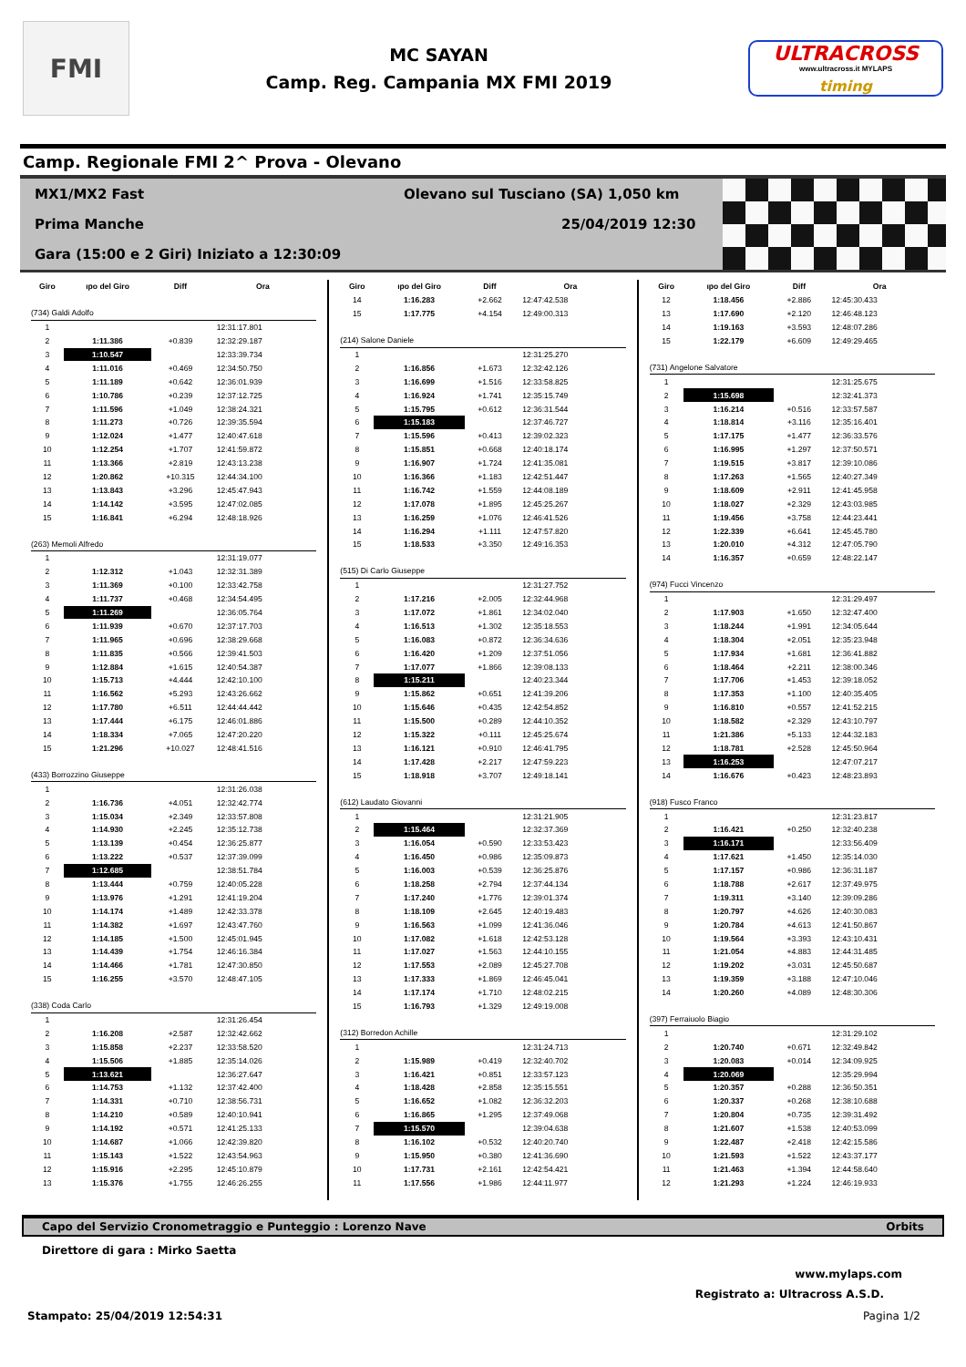FMI
MC SAYAN
Camp. Reg. Campania MX FMI 2019
ULTRACROSS
www.ultracross.it MYLAPS
timing
Camp. Regionale FMI 2^ Prova - Olevano
MX1/MX2 Fast Olevano sul Tusciano (SA) 1,050 km
Prima Manche 25/04/2019 12:30
Gara (15:00 e 2 Giri) Iniziato a 12:30:09
| Giro | ıpo del Giro | Diff | Ora |
| --- | --- | --- | --- |
| (734) Galdi Adolfo | | | |
| 1 | | | 12:31:17.801 |
| 2 | 1:11.386 | +0.839 | 12:32:29.187 |
| 3 | 1:10.547 | | 12:33:39.734 |
| 4 | 1:11.016 | +0.469 | 12:34:50.750 |
| 5 | 1:11.189 | +0.642 | 12:36:01.939 |
| 6 | 1:10.786 | +0.239 | 12:37:12.725 |
| 7 | 1:11.596 | +1.049 | 12:38:24.321 |
| 8 | 1:11.273 | +0.726 | 12:39:35.594 |
| 9 | 1:12.024 | +1.477 | 12:40:47.618 |
| 10 | 1:12.254 | +1.707 | 12:41:59.872 |
| 11 | 1:13.366 | +2.819 | 12:43:13.238 |
| 12 | 1:20.862 | +10.315 | 12:44:34.100 |
| 13 | 1:13.843 | +3.296 | 12:45:47.943 |
| 14 | 1:14.142 | +3.595 | 12:47:02.085 |
| 15 | 1:16.841 | +6.294 | 12:48:18.926 |
| (263) Memoli Alfredo | | | |
| 1 | | | 12:31:19.077 |
| 2 | 1:12.312 | +1.043 | 12:32:31.389 |
| 3 | 1:11.369 | +0.100 | 12:33:42.758 |
| 4 | 1:11.737 | +0.468 | 12:34:54.495 |
| 5 | 1:11.269 | | 12:36:05.764 |
| 6 | 1:11.939 | +0.670 | 12:37:17.703 |
| 7 | 1:11.965 | +0.696 | 12:38:29.668 |
| 8 | 1:11.835 | +0.566 | 12:39:41.503 |
| 9 | 1:12.884 | +1.615 | 12:40:54.387 |
| 10 | 1:15.713 | +4.444 | 12:42:10.100 |
| 11 | 1:16.562 | +5.293 | 12:43:26.662 |
| 12 | 1:17.780 | +6.511 | 12:44:44.442 |
| 13 | 1:17.444 | +6.175 | 12:46:01.886 |
| 14 | 1:18.334 | +7.065 | 12:47:20.220 |
| 15 | 1:21.296 | +10.027 | 12:48:41.516 |
| (433) Borrozzino Giuseppe | | | |
| 1 | | | 12:31:26.038 |
| 2 | 1:16.736 | +4.051 | 12:32:42.774 |
| 3 | 1:15.034 | +2.349 | 12:33:57.808 |
| 4 | 1:14.930 | +2.245 | 12:35:12.738 |
| 5 | 1:13.139 | +0.454 | 12:36:25.877 |
| 6 | 1:13.222 | +0.537 | 12:37:39.099 |
| 7 | 1:12.685 | | 12:38:51.784 |
| 8 | 1:13.444 | +0.759 | 12:40:05.228 |
| 9 | 1:13.976 | +1.291 | 12:41:19.204 |
| 10 | 1:14.174 | +1.489 | 12:42:33.378 |
| 11 | 1:14.382 | +1.697 | 12:43:47.760 |
| 12 | 1:14.185 | +1.500 | 12:45:01.945 |
| 13 | 1:14.439 | +1.754 | 12:46:16.384 |
| 14 | 1:14.466 | +1.781 | 12:47:30.850 |
| 15 | 1:16.255 | +3.570 | 12:48:47.105 |
| (338) Coda Carlo | | | |
| 1 | | | 12:31:26.454 |
| 2 | 1:16.208 | +2.587 | 12:32:42.662 |
| 3 | 1:15.858 | +2.237 | 12:33:58.520 |
| 4 | 1:15.506 | +1.885 | 12:35:14.026 |
| 5 | 1:13.621 | | 12:36:27.647 |
| 6 | 1:14.753 | +1.132 | 12:37:42.400 |
| 7 | 1:14.331 | +0.710 | 12:38:56.731 |
| 8 | 1:14.210 | +0.589 | 12:40:10.941 |
| 9 | 1:14.192 | +0.571 | 12:41:25.133 |
| 10 | 1:14.687 | +1.066 | 12:42:39.820 |
| 11 | 1:15.143 | +1.522 | 12:43:54.963 |
| 12 | 1:15.916 | +2.295 | 12:45:10.879 |
| 13 | 1:15.376 | +1.755 | 12:46:26.255 |
| Giro | ıpo del Giro | Diff | Ora |
| --- | --- | --- | --- |
| 14 | 1:16.283 | +2.662 | 12:47:42.538 |
| 15 | 1:17.775 | +4.154 | 12:49:00.313 |
| (214) Salone Daniele | | | |
| 1 | | | 12:31:25.270 |
| 2 | 1:16.856 | +1.673 | 12:32:42.126 |
| 3 | 1:16.699 | +1.516 | 12:33:58.825 |
| 4 | 1:16.924 | +1.741 | 12:35:15.749 |
| 5 | 1:15.795 | +0.612 | 12:36:31.544 |
| 6 | 1:15.183 | | 12:37:46.727 |
| 7 | 1:15.596 | +0.413 | 12:39:02.323 |
| 8 | 1:15.851 | +0.668 | 12:40:18.174 |
| 9 | 1:16.907 | +1.724 | 12:41:35.081 |
| 10 | 1:16.366 | +1.183 | 12:42:51.447 |
| 11 | 1:16.742 | +1.559 | 12:44:08.189 |
| 12 | 1:17.078 | +1.895 | 12:45:25.267 |
| 13 | 1:16.259 | +1.076 | 12:46:41.526 |
| 14 | 1:16.294 | +1.111 | 12:47:57.820 |
| 15 | 1:18.533 | +3.350 | 12:49:16.353 |
| (515) Di Carlo Giuseppe | | | |
| 1 | | | 12:31:27.752 |
| 2 | 1:17.216 | +2.005 | 12:32:44.968 |
| 3 | 1:17.072 | +1.861 | 12:34:02.040 |
| 4 | 1:16.513 | +1.302 | 12:35:18.553 |
| 5 | 1:16.083 | +0.872 | 12:36:34.636 |
| 6 | 1:16.420 | +1.209 | 12:37:51.056 |
| 7 | 1:17.077 | +1.866 | 12:39:08.133 |
| 8 | 1:15.211 | | 12:40:23.344 |
| 9 | 1:15.862 | +0.651 | 12:41:39.206 |
| 10 | 1:15.646 | +0.435 | 12:42:54.852 |
| 11 | 1:15.500 | +0.289 | 12:44:10.352 |
| 12 | 1:15.322 | +0.111 | 12:45:25.674 |
| 13 | 1:16.121 | +0.910 | 12:46:41.795 |
| 14 | 1:17.428 | +2.217 | 12:47:59.223 |
| 15 | 1:18.918 | +3.707 | 12:49:18.141 |
| (612) Laudato Giovanni | | | |
| 1 | | | 12:31:21.905 |
| 2 | 1:15.464 | | 12:32:37.369 |
| 3 | 1:16.054 | +0.590 | 12:33:53.423 |
| 4 | 1:16.450 | +0.986 | 12:35:09.873 |
| 5 | 1:16.003 | +0.539 | 12:36:25.876 |
| 6 | 1:18.258 | +2.794 | 12:37:44.134 |
| 7 | 1:17.240 | +1.776 | 12:39:01.374 |
| 8 | 1:18.109 | +2.645 | 12:40:19.483 |
| 9 | 1:16.563 | +1.099 | 12:41:36.046 |
| 10 | 1:17.082 | +1.618 | 12:42:53.128 |
| 11 | 1:17.027 | +1.563 | 12:44:10.155 |
| 12 | 1:17.553 | +2.089 | 12:45:27.708 |
| 13 | 1:17.333 | +1.869 | 12:46:45.041 |
| 14 | 1:17.174 | +1.710 | 12:48:02.215 |
| 15 | 1:16.793 | +1.329 | 12:49:19.008 |
| (312) Borredon Achille | | | |
| 1 | | | 12:31:24.713 |
| 2 | 1:15.989 | +0.419 | 12:32:40.702 |
| 3 | 1:16.421 | +0.851 | 12:33:57.123 |
| 4 | 1:18.428 | +2.858 | 12:35:15.551 |
| 5 | 1:16.652 | +1.082 | 12:36:32.203 |
| 6 | 1:16.865 | +1.295 | 12:37:49.068 |
| 7 | 1:15.570 | | 12:39:04.638 |
| 8 | 1:16.102 | +0.532 | 12:40:20.740 |
| 9 | 1:15.950 | +0.380 | 12:41:36.690 |
| 10 | 1:17.731 | +2.161 | 12:42:54.421 |
| 11 | 1:17.556 | +1.986 | 12:44:11.977 |
| Giro | ıpo del Giro | Diff | Ora |
| --- | --- | --- | --- |
| 12 | 1:18.456 | +2.886 | 12:45:30.433 |
| 13 | 1:17.690 | +2.120 | 12:46:48.123 |
| 14 | 1:19.163 | +3.593 | 12:48:07.286 |
| 15 | 1:22.179 | +6.609 | 12:49:29.465 |
| (731) Angelone Salvatore | | | |
| 1 | | | 12:31:25.675 |
| 2 | 1:15.698 | | 12:32:41.373 |
| 3 | 1:16.214 | +0.516 | 12:33:57.587 |
| 4 | 1:18.814 | +3.116 | 12:35:16.401 |
| 5 | 1:17.175 | +1.477 | 12:36:33.576 |
| 6 | 1:16.995 | +1.297 | 12:37:50.571 |
| 7 | 1:19.515 | +3.817 | 12:39:10.086 |
| 8 | 1:17.263 | +1.565 | 12:40:27.349 |
| 9 | 1:18.609 | +2.911 | 12:41:45.958 |
| 10 | 1:18.027 | +2.329 | 12:43:03.985 |
| 11 | 1:19.456 | +3.758 | 12:44:23.441 |
| 12 | 1:22.339 | +6.641 | 12:45:45.780 |
| 13 | 1:20.010 | +4.312 | 12:47:05.790 |
| 14 | 1:16.357 | +0.659 | 12:48:22.147 |
| (974) Fucci Vincenzo | | | |
| 1 | | | 12:31:29.497 |
| 2 | 1:17.903 | +1.650 | 12:32:47.400 |
| 3 | 1:18.244 | +1.991 | 12:34:05.644 |
| 4 | 1:18.304 | +2.051 | 12:35:23.948 |
| 5 | 1:17.934 | +1.681 | 12:36:41.882 |
| 6 | 1:18.464 | +2.211 | 12:38:00.346 |
| 7 | 1:17.706 | +1.453 | 12:39:18.052 |
| 8 | 1:17.353 | +1.100 | 12:40:35.405 |
| 9 | 1:16.810 | +0.557 | 12:41:52.215 |
| 10 | 1:18.582 | +2.329 | 12:43:10.797 |
| 11 | 1:21.386 | +5.133 | 12:44:32.183 |
| 12 | 1:18.781 | +2.528 | 12:45:50.964 |
| 13 | 1:16.253 | | 12:47:07.217 |
| 14 | 1:16.676 | +0.423 | 12:48:23.893 |
| (918) Fusco Franco | | | |
| 1 | | | 12:31:23.817 |
| 2 | 1:16.421 | +0.250 | 12:32:40.238 |
| 3 | 1:16.171 | | 12:33:56.409 |
| 4 | 1:17.621 | +1.450 | 12:35:14.030 |
| 5 | 1:17.157 | +0.986 | 12:36:31.187 |
| 6 | 1:18.788 | +2.617 | 12:37:49.975 |
| 7 | 1:19.311 | +3.140 | 12:39:09.286 |
| 8 | 1:20.797 | +4.626 | 12:40:30.083 |
| 9 | 1:20.784 | +4.613 | 12:41:50.867 |
| 10 | 1:19.564 | +3.393 | 12:43:10.431 |
| 11 | 1:21.054 | +4.883 | 12:44:31.485 |
| 12 | 1:19.202 | +3.031 | 12:45:50.687 |
| 13 | 1:19.359 | +3.188 | 12:47:10.046 |
| 14 | 1:20.260 | +4.089 | 12:48:30.306 |
| (397) Ferraiuolo Biagio | | | |
| 1 | | | 12:31:29.102 |
| 2 | 1:20.740 | +0.671 | 12:32:49.842 |
| 3 | 1:20.083 | +0.014 | 12:34:09.925 |
| 4 | 1:20.069 | | 12:35:29.994 |
| 5 | 1:20.357 | +0.288 | 12:36:50.351 |
| 6 | 1:20.337 | +0.268 | 12:38:10.688 |
| 7 | 1:20.804 | +0.735 | 12:39:31.492 |
| 8 | 1:21.607 | +1.538 | 12:40:53.099 |
| 9 | 1:22.487 | +2.418 | 12:42:15.586 |
| 10 | 1:21.593 | +1.522 | 12:43:37.177 |
| 11 | 1:21.463 | +1.394 | 12:44:58.640 |
| 12 | 1:21.293 | +1.224 | 12:46:19.933 |
Capo del Servizio Cronometraggio e Punteggio : Lorenzo Nave Orbits
Direttore di gara : Mirko Saetta
www.mylaps.com
Registrato a: Ultracross A.S.D.
Stampato: 25/04/2019 12:54:31 Pagina 1/2